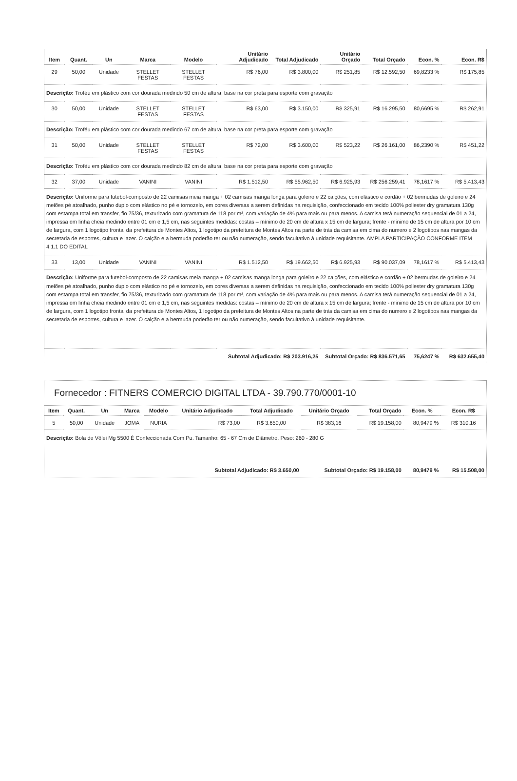| Item | Quant. | Un | Marca | Modelo | Unitário Adjudicado | Total Adjudicado | Unitário Orçado | Total Orçado | Econ. % | Econ. R$ |
| --- | --- | --- | --- | --- | --- | --- | --- | --- | --- | --- |
| 29 | 50,00 | Unidade | STELLET FESTAS | STELLET FESTAS | R$ 76,00 | R$ 3.800,00 | R$ 251,85 | R$ 12.592,50 | 69,8233 % | R$ 175,85 |
| Descrição: Troféu em plástico com cor dourada medindo 50 cm de altura, base na cor preta para esporte com gravação | | | | | | | | | | |
| 30 | 50,00 | Unidade | STELLET FESTAS | STELLET FESTAS | R$ 63,00 | R$ 3.150,00 | R$ 325,91 | R$ 16.295,50 | 80,6695 % | R$ 262,91 |
| Descrição: Troféu em plástico com cor dourada medindo 67 cm de altura, base na cor preta para esporte com gravação | | | | | | | | | | |
| 31 | 50,00 | Unidade | STELLET FESTAS | STELLET FESTAS | R$ 72,00 | R$ 3.600,00 | R$ 523,22 | R$ 26.161,00 | 86,2390 % | R$ 451,22 |
| Descrição: Troféu em plástico com cor dourada medindo 82 cm de altura, base na cor preta para esporte com gravação | | | | | | | | | | |
| 32 | 37,00 | Unidade | VANINI | VANINI | R$ 1.512,50 | R$ 55.962,50 | R$ 6.925,93 | R$ 256.259,41 | 78,1617 % | R$ 5.413,43 |
| Descrição: Uniforme para futebol-composto de 22 camisas meia manga + 02 camisas manga longa para goleiro e 22 calções, com elástico e cordão + 02 bermudas de goleiro e 24 meiões pé atoalhado, punho duplo com elástico no pé e tornozelo, em cores diversas a serem definidas na requisição, confeccionado em tecido 100% poliester dry gramatura 130g com estampa total em transfer, fio 75/36, texturizado com gramatura de 118 por m², com variação de 4% para mais ou para menos. A camisa terá numeração sequencial de 01 a 24, impressa em linha cheia medindo entre 01 cm e 1,5 cm, nas seguintes medidas: costas – mínimo de 20 cm de altura x 15 cm de largura; frente - mínimo de 15 cm de altura por 10 cm de largura, com 1 logotipo frontal da prefeitura de Montes Altos, 1 logotipo da prefeitura de Montes Altos na parte de trás da camisa em cima do numero e 2 logotipos nas mangas da secretaria de esportes, cultura e lazer. O calção e a bermuda poderão ter ou não numeração, sendo facultativo à unidade requisitante. AMPLA PARTICIPAÇÃO CONFORME ITEM 4.1.1 DO EDITAL | | | | | | | | | | |
| 33 | 13,00 | Unidade | VANINI | VANINI | R$ 1.512,50 | R$ 19.662,50 | R$ 6.925,93 | R$ 90.037,09 | 78,1617 % | R$ 5.413,43 |
| Descrição: Uniforme para futebol-composto de 22 camisas meia manga + 02 camisas manga longa para goleiro e 22 calções, com elástico e cordão + 02 bermudas de goleiro e 24 meiões pé atoalhado, punho duplo com elástico no pé e tornozelo, em cores diversas a serem definidas na requisição, confeccionado em tecido 100% poliester dry gramatura 130g com estampa total em transfer, fio 75/36, texturizado com gramatura de 118 por m², com variação de 4% para mais ou para menos. A camisa terá numeração sequencial de 01 a 24, impressa em linha cheia medindo entre 01 cm e 1,5 cm, nas seguintes medidas: costas – mínimo de 20 cm de altura x 15 cm de largura; frente - mínimo de 15 cm de altura por 10 cm de largura, com 1 logotipo frontal da prefeitura de Montes Altos, 1 logotipo da prefeitura de Montes Altos na parte de trás da camisa em cima do numero e 2 logotipos nas mangas da secretaria de esportes, cultura e lazer. O calção e a bermuda poderão ter ou não numeração, sendo facultativo à unidade requisitante. | | | | | | | | | | |
| Subtotal Adjudicado: R$ 203.916,25 | | | | | | | Subtotal Orçado: R$ 836.571,65 | | 75,6247 % | R$ 632.655,40 |
Fornecedor : FITNERS COMERCIO DIGITAL LTDA - 39.790.770/0001-10
| Item | Quant. | Un | Marca | Modelo | Unitário Adjudicado | Total Adjudicado | Unitário Orçado | Total Orçado | Econ. % | Econ. R$ |
| --- | --- | --- | --- | --- | --- | --- | --- | --- | --- | --- |
| 5 | 50,00 | Unidade | JOMA | NURIA | R$ 73,00 | R$ 3.650,00 | R$ 383,16 | R$ 19.158,00 | 80,9479 % | R$ 310,16 |
| Descrição: Bola de Vôlei Mg 5500 É Confeccionada Com Pu. Tamanho: 65 - 67 Cm de Diâmetro. Peso: 260 - 280 G | | | | | | | | | | |
| Subtotal Adjudicado: R$ 3.650,00 | | | | | | | Subtotal Orçado: R$ 19.158,00 | | 80,9479 % | R$ 15.508,00 |